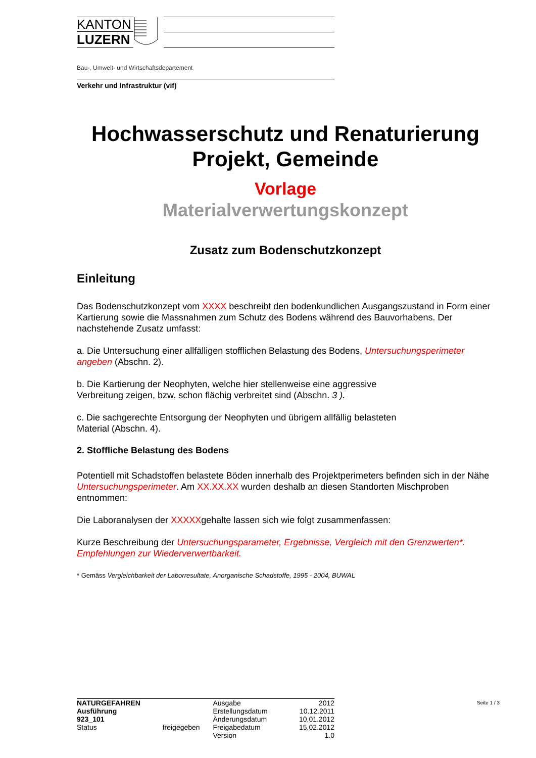KANTON
LUZERN
Bau-, Umwelt- und Wirtschaftsdepartement
Verkehr und Infrastruktur (vif)
Hochwasserschutz und Renaturierung
Projekt, Gemeinde
Vorlage
Materialverwertungskonzept
Zusatz zum Bodenschutzkonzept
Einleitung
Das Bodenschutzkonzept vom XXXX beschreibt den bodenkundlichen Ausgangszustand in Form einer Kartierung sowie die Massnahmen zum Schutz des Bodens während des Bauvorhabens. Der nachstehende Zusatz umfasst:
a. Die Untersuchung einer allfälligen stofflichen Belastung des Bodens, Untersuchungsperimeter angeben (Abschn. 2).
b. Die Kartierung der Neophyten, welche hier stellenweise eine aggressive
Verbreitung zeigen, bzw. schon flächig verbreitet sind (Abschn. 3 ).
c. Die sachgerechte Entsorgung der Neophyten und übrigem allfällig belasteten
Material (Abschn. 4).
2. Stoffliche Belastung des Bodens
Potentiell mit Schadstoffen belastete Böden innerhalb des Projektperimeters befinden sich in der Nähe Untersuchungsperimeter. Am XX.XX.XX wurden deshalb an diesen Standorten Mischproben entnommen:
Die Laboranalysen der XXXXXgehalte lassen sich wie folgt zusammenfassen:
Kurze Beschreibung der Untersuchungsparameter, Ergebnisse, Vergleich mit den Grenzwerten*. Empfehlungen zur Wiederverwertbarkeit.
* Gemäss Vergleichbarkeit der Laborresultate, Anorganische Schadstoffe, 1995 - 2004, BUWAL
| NATURGEFAHREN | | Ausgabe | 2012 |
| Ausführung | | Erstellungsdatum | 10.12.2011 |
| 923_101 | | Änderungsdatum | 10.01.2012 |
| Status | freigegeben | Freigabedatum | 15.02.2012 |
| | | Version | 1.0 |
Seite 1 / 3